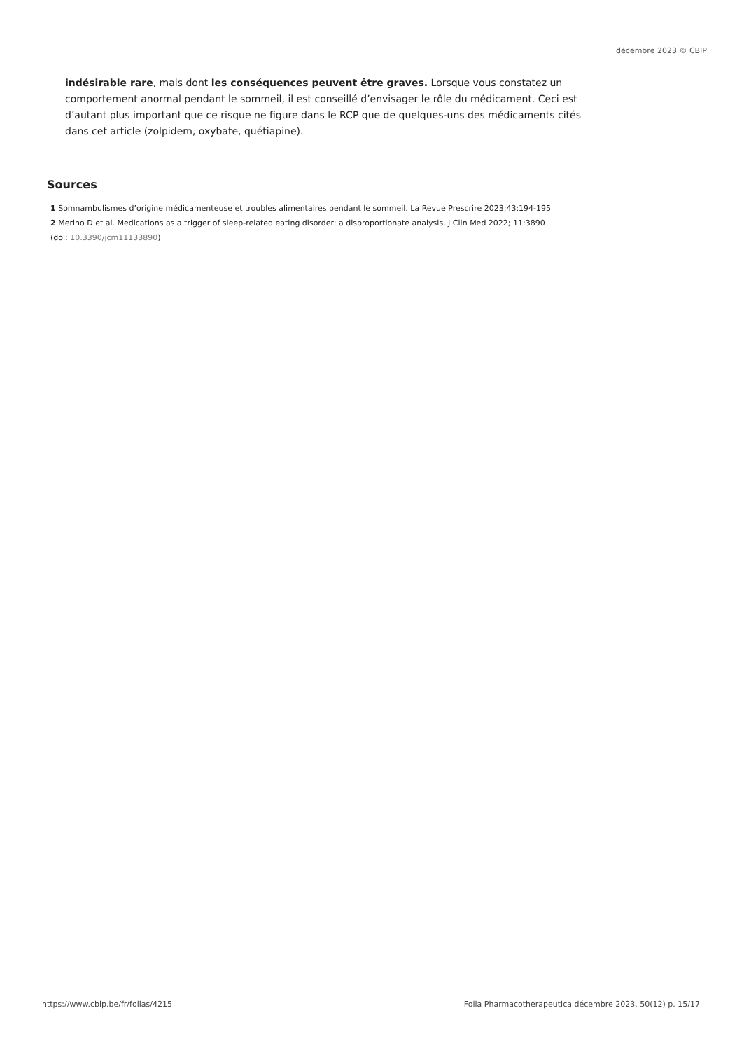décembre 2023 © CBIP
indésirable rare, mais dont les conséquences peuvent être graves. Lorsque vous constatez un comportement anormal pendant le sommeil, il est conseillé d’envisager le rôle du médicament. Ceci est d’autant plus important que ce risque ne figure dans le RCP que de quelques-uns des médicaments cités dans cet article (zolpidem, oxybate, quétiapine).
Sources
1 Somnambulismes d’origine médicamenteuse et troubles alimentaires pendant le sommeil. La Revue Prescrire 2023;43:194-195
2 Merino D et al. Medications as a trigger of sleep-related eating disorder: a disproportionate analysis. J Clin Med 2022; 11:3890
(doi: 10.3390/jcm11133890)
https://www.cbip.be/fr/folias/4215 Folia Pharmacotherapeutica décembre 2023. 50(12) p. 15/17